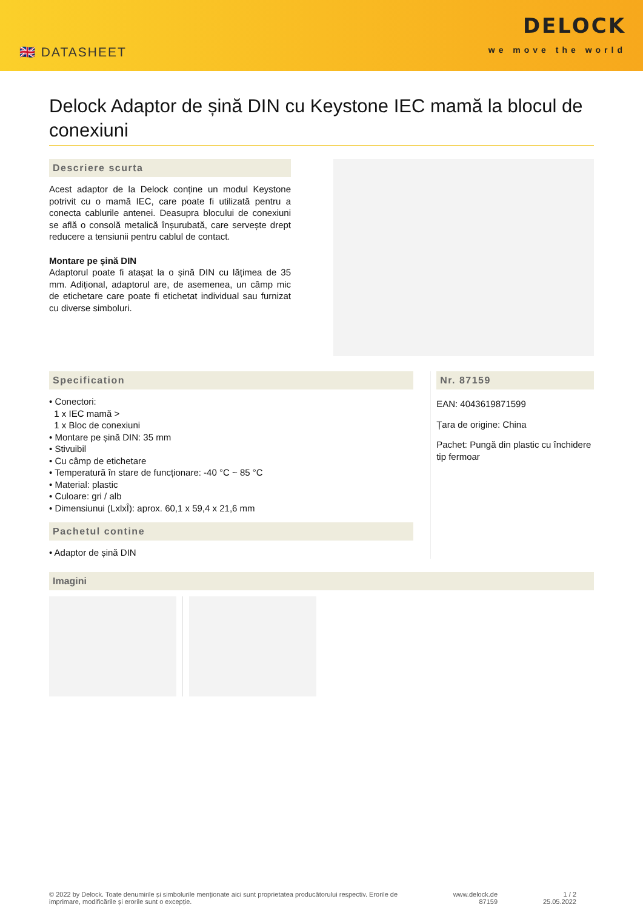🇬🇧 DATASHEET
DELOCK
we move the world
Delock Adaptor de șină DIN cu Keystone IEC mamă la blocul de conexiuni
Descriere scurta
Acest adaptor de la Delock conține un modul Keystone potrivit cu o mamă IEC, care poate fi utilizată pentru a conecta cablurile antenei. Deasupra blocului de conexiuni se află o consolă metalică înșurubată, care servește drept reducere a tensiunii pentru cablul de contact.
Montare pe șină DIN
Adaptorul poate fi atașat la o șină DIN cu lățimea de 35 mm. Adițional, adaptorul are, de asemenea, un câmp mic de etichetare care poate fi etichetat individual sau furnizat cu diverse simboluri.
Specification
• Conectori:
1 x IEC mamă >
1 x Bloc de conexiuni
• Montare pe șină DIN: 35 mm
• Stivuibil
• Cu câmp de etichetare
• Temperatură în stare de funcționare: -40 °C ~ 85 °C
• Material: plastic
• Culoare: gri / alb
• Dimensiunui (LxlxÎ): aprox. 60,1 x 59,4 x 21,6 mm
Pachetul contine
• Adaptor de șină DIN
Nr. 87159
EAN: 4043619871599
Țara de origine: China
Pachet: Pungă din plastic cu închidere tip fermoar
Imagini
© 2022 by Delock. Toate denumirile și simbolurile menționate aici sunt proprietatea producătorului respectiv. Erorile de imprimare, modificările și erorile sunt o excepție.
www.delock.de
87159
1 / 2
25.05.2022